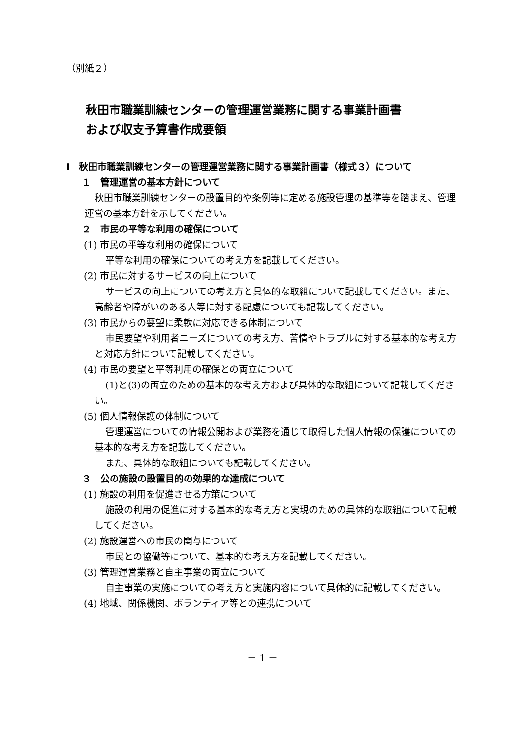（別紙２）
秋田市職業訓練センターの管理運営業務に関する事業計画書
および収支予算書作成要領
Ⅰ　秋田市職業訓練センターの管理運営業務に関する事業計画書（様式３）について
１　管理運営の基本方針について
秋田市職業訓練センターの設置目的や条例等に定める施設管理の基準等を踏まえ、管理運営の基本方針を示してください。
２　市民の平等な利用の確保について
(1) 市民の平等な利用の確保について
平等な利用の確保についての考え方を記載してください。
(2) 市民に対するサービスの向上について
サービスの向上についての考え方と具体的な取組について記載してください。また、高齢者や障がいのある人等に対する配慮についても記載してください。
(3) 市民からの要望に柔軟に対応できる体制について
市民要望や利用者ニーズについての考え方、苦情やトラブルに対する基本的な考え方と対応方針について記載してください。
(4) 市民の要望と平等利用の確保との両立について
(1)と(3)の両立のための基本的な考え方および具体的な取組について記載してください。
(5) 個人情報保護の体制について
管理運営についての情報公開および業務を通じて取得した個人情報の保護についての基本的な考え方を記載してください。
また、具体的な取組についても記載してください。
３　公の施設の設置目的の効果的な達成について
(1) 施設の利用を促進させる方策について
施設の利用の促進に対する基本的な考え方と実現のための具体的な取組について記載してください。
(2) 施設運営への市民の関与について
市民との協働等について、基本的な考え方を記載してください。
(3) 管理運営業務と自主事業の両立について
自主事業の実施についての考え方と実施内容について具体的に記載してください。
(4) 地域、関係機関、ボランティア等との連携について
－ 1 －